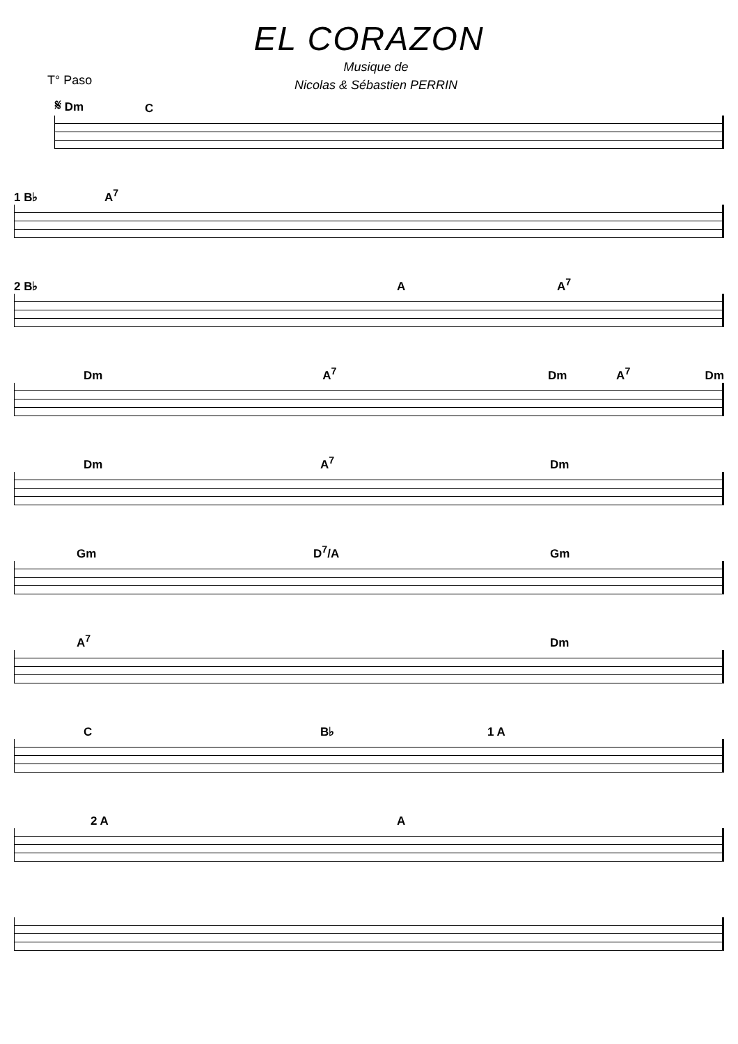EL CORAZON
Musique de
Nicolas & Sébastien PERRIN
T° Paso
𝄋 Dm C
1 B♭ A<sup>7</sup>
2 B♭ A A<sup>7</sup>
Dm A<sup>7</sup> Dm A<sup>7</sup> Dm
Dm A<sup>7</sup> Dm
Gm D<sup>7</sup>/A Gm
A<sup>7</sup> Dm
C B♭ 1 A
2 A A